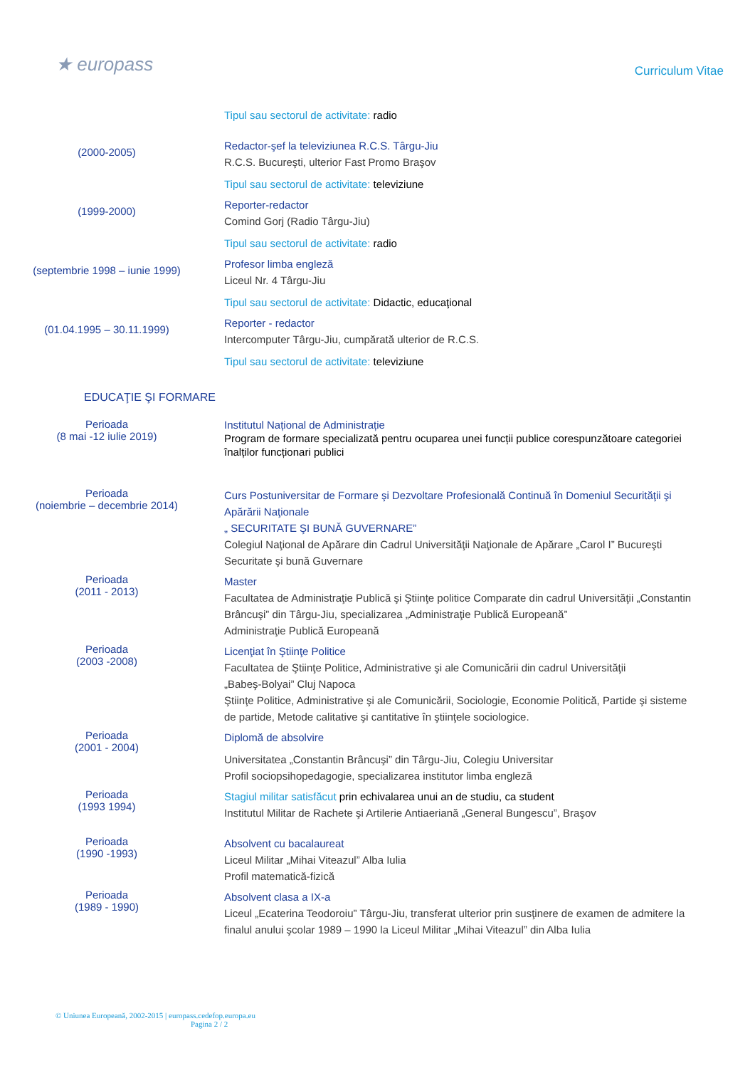★ europass
Curriculum Vitae
Tipul sau sectorul de activitate: radio
(2000-2005)
Redactor-şef la televiziunea R.C.S. Târgu-Jiu
R.C.S. Bucureşti, ulterior Fast Promo Braşov
Tipul sau sectorul de activitate: televiziune
(1999-2000)
Reporter-redactor
Comind Gorj (Radio Târgu-Jiu)
Tipul sau sectorul de activitate: radio
(septembrie 1998 – iunie 1999)
Profesor limba engleză
Liceul Nr. 4 Târgu-Jiu
Tipul sau sectorul de activitate: Didactic, educaţional
(01.04.1995 – 30.11.1999)
Reporter - redactor
Intercomputer Târgu-Jiu, cumpărată ulterior de R.C.S.
Tipul sau sectorul de activitate: televiziune
EDUCAŢIE ŞI FORMARE
Perioada
(8 mai -12 iulie 2019)
Institutul Național de Administrație
Program de formare specializată pentru ocuparea unei funcții publice corespunzătoare categoriei înalților funcționari publici
Perioada
(noiembrie – decembrie 2014)
Curs Postuniversitar de Formare şi Dezvoltare Profesională Continuă în Domeniul Securităţii şi Apărării Naţionale
„ SECURITATE ŞI BUNĂ GUVERNARE”
Colegiul Naţional de Apărare din Cadrul Universităţii Naţionale de Apărare „Carol I” Bucureşti
Securitate şi bună Guvernare
Perioada
(2011 - 2013)
Master
Facultatea de Administraţie Publică şi Ştiinţe politice Comparate din cadrul Universităţii „Constantin Brâncuşi” din Târgu-Jiu, specializarea „Administraţie Publică Europeană”
Administraţie Publică Europeană
Perioada
(2003 -2008)
Licenţiat în Ştiinţe Politice
Facultatea de Ştiinţe Politice, Administrative şi ale Comunicării din cadrul Universităţii
„Babeş-Bolyai” Cluj Napoca
Ştiinţe Politice, Administrative şi ale Comunicării, Sociologie, Economie Politică, Partide şi sisteme de partide, Metode calitative şi cantitative în ştiinţele sociologice.
Perioada
(2001 - 2004)
Diplomă de absolvire
Universitatea „Constantin Brâncuşi” din Târgu-Jiu, Colegiu Universitar
Profil sociopsihopedagogie, specializarea institutor limba engleză
Perioada
(1993 1994)
Stagiul militar satisfăcut prin echivalarea unui an de studiu, ca student
Institutul Militar de Rachete şi Artilerie Antiaeriană „General Bungescu”, Braşov
Perioada
(1990 -1993)
Absolvent cu bacalaureat
Liceul Militar „Mihai Viteazul” Alba Iulia
Profil matematică-fizică
Perioada
(1989 - 1990)
Absolvent clasa a IX-a
Liceul „Ecaterina Teodoroiu” Târgu-Jiu, transferat ulterior prin susţinere de examen de admitere la finalul anului şcolar 1989 – 1990 la Liceul Militar „Mihai Viteazul” din Alba Iulia
© Uniunea Europeană, 2002-2015 | europass.cedefop.europa.eu
Pagina 2 / 2